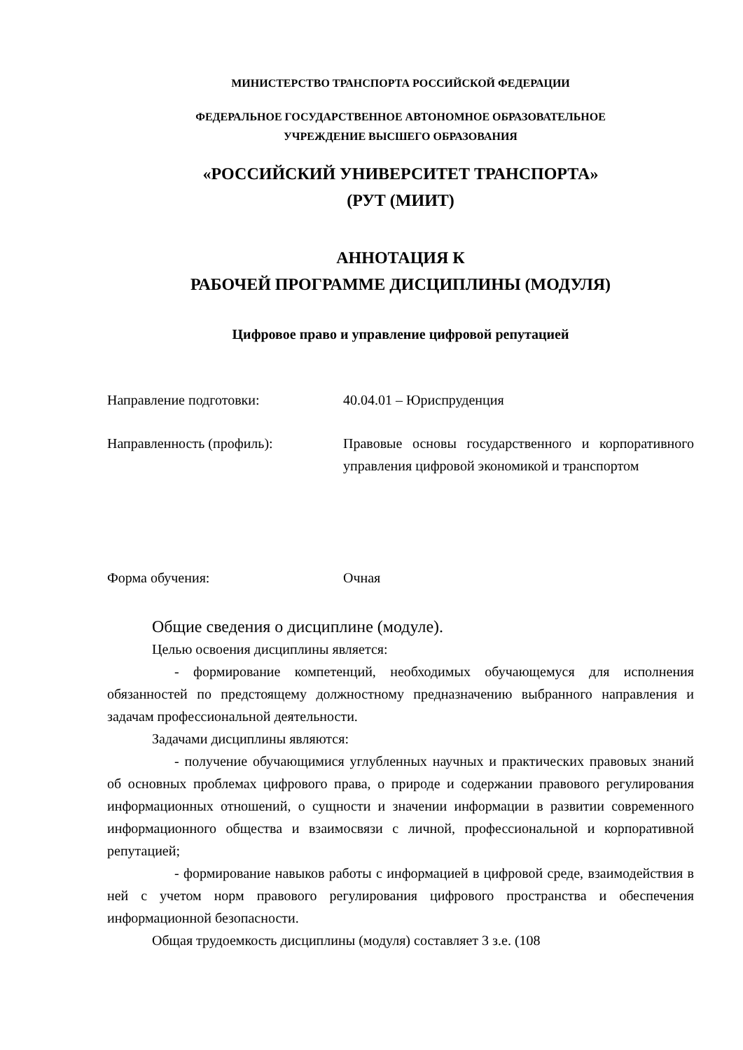МИНИСТЕРСТВО ТРАНСПОРТА РОССИЙСКОЙ ФЕДЕРАЦИИ
ФЕДЕРАЛЬНОЕ ГОСУДАРСТВЕННОЕ АВТОНОМНОЕ ОБРАЗОВАТЕЛЬНОЕ
УЧРЕЖДЕНИЕ ВЫСШЕГО ОБРАЗОВАНИЯ
«РОССИЙСКИЙ УНИВЕРСИТЕТ ТРАНСПОРТА»
(РУТ (МИИТ)
АННОТАЦИЯ К
РАБОЧЕЙ ПРОГРАММЕ ДИСЦИПЛИНЫ (МОДУЛЯ)
Цифровое право и управление цифровой репутацией
Направление подготовки: 40.04.01 – Юриспруденция
Направленность (профиль): Правовые основы государственного и корпоративного управления цифровой экономикой и транспортом
Форма обучения: Очная
Общие сведения о дисциплине (модуле).
Целью освоения дисциплины является:
- формирование компетенций, необходимых обучающемуся для исполнения обязанностей по предстоящему должностному предназначению выбранного направления и задачам профессиональной деятельности.
Задачами дисциплины являются:
- получение обучающимися углубленных научных и практических правовых знаний об основных проблемах цифрового права, о природе и содержании правового регулирования информационных отношений, о сущности и значении информации в развитии современного информационного общества и взаимосвязи с личной, профессиональной и корпоративной репутацией;
- формирование навыков работы с информацией в цифровой среде, взаимодействия в ней с учетом норм правового регулирования цифрового пространства и обеспечения информационной безопасности.
Общая трудоемкость дисциплины (модуля) составляет 3 з.е. (108